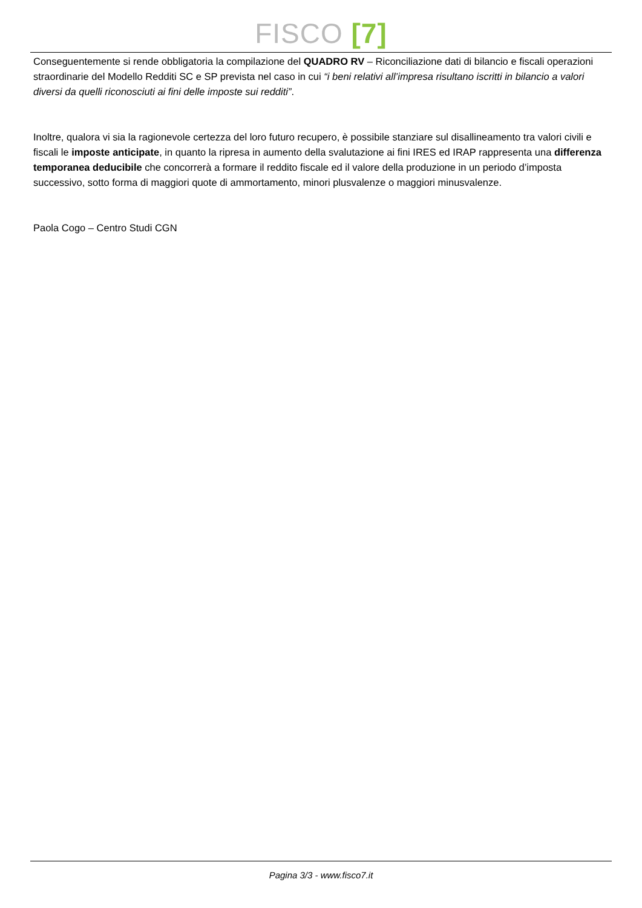FISCO [7]
Conseguentemente si rende obbligatoria la compilazione del QUADRO RV – Riconciliazione dati di bilancio e fiscali operazioni straordinarie del Modello Redditi SC e SP prevista nel caso in cui “i beni relativi all’impresa risultano iscritti in bilancio a valori diversi da quelli riconosciuti ai fini delle imposte sui redditi”.
Inoltre, qualora vi sia la ragionevole certezza del loro futuro recupero, è possibile stanziare sul disallineamento tra valori civili e fiscali le imposte anticipate, in quanto la ripresa in aumento della svalutazione ai fini IRES ed IRAP rappresenta una differenza temporanea deducibile che concorrerà a formare il reddito fiscale ed il valore della produzione in un periodo d’imposta successivo, sotto forma di maggiori quote di ammortamento, minori plusvalenze o maggiori minusvalenze.
Paola Cogo – Centro Studi CGN
Pagina 3/3 - www.fisco7.it